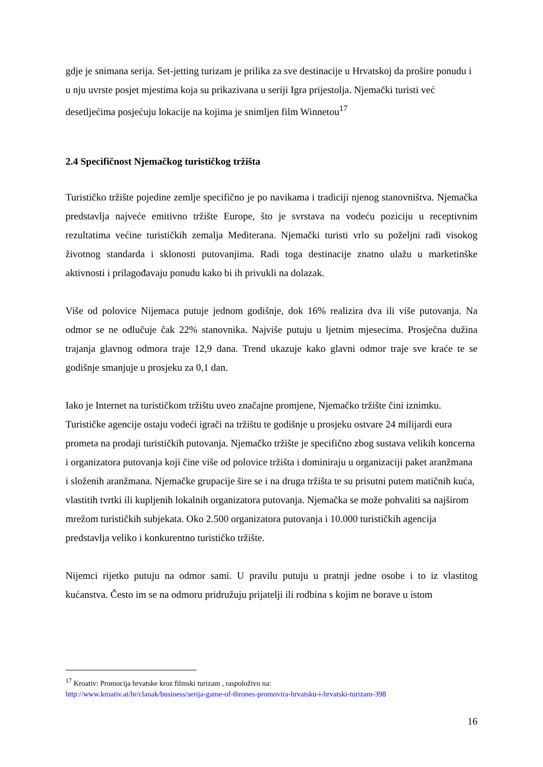gdje je snimana serija. Set-jetting turizam je prilika za sve destinacije u Hrvatskoj da prošire ponudu i u nju uvrste posjet mjestima koja su prikazivana u seriji Igra prijestolja. Njemački turisti već desetljećima posjećuju lokacije na kojima je snimljen film Winnetou<sup>17</sup>
2.4 Specifičnost Njemačkog turističkog tržišta
Turističko tržište pojedine zemlje specifično je po navikama i tradiciji njenog stanovništva. Njemačka predstavlja najveće emitivno tržište Europe, što je svrstava na vodeću poziciju u receptivnim rezultatima većine turističkih zemalja Mediterana. Njemački turisti vrlo su poželjni radi visokog životnog standarda i sklonosti putovanjima. Radi toga destinacije znatno ulažu u marketinške aktivnosti i prilagođavaju ponudu kako bi ih privukli na dolazak.
Više od polovice Nijemaca putuje jednom godišnje, dok 16% realizira dva ili više putovanja. Na odmor se ne odlučuje čak 22% stanovnika. Najviše putuju u ljetnim mjesecima. Prosječna dužina trajanja glavnog odmora traje 12,9 dana. Trend ukazuje kako glavni odmor traje sve kraće te se godišnje smanjuje u prosjeku za 0,1 dan.
Iako je Internet na turističkom tržištu uveo značajne promjene, Njemačko tržište čini iznimku. Turističke agencije ostaju vodeći igrači na tržištu te godišnje u prosjeku ostvare 24 milijardi eura prometa na prodaji turističkih putovanja. Njemačko tržište je specifično zbog sustava velikih koncerna i organizatora putovanja koji čine više od polovice tržišta i dominiraju u organizaciji paket aranžmana i složenih aranžmana. Njemačke grupacije šire se i na druga tržišta te su prisutni putem matičnih kuća, vlastitih tvrtki ili kupljenih lokalnih organizatora putovanja. Njemačka se može pohvaliti sa najširom mrežom turističkih subjekata. Oko 2.500 organizatora putovanja i 10.000 turističkih agencija predstavlja veliko i konkurentno turističko tržište.
Nijemci rijetko putuju na odmor sami. U pravilu putuju u pratnji jedne osobe i to iz vlastitog kućanstva. Često im se na odmoru pridružuju prijatelji ili rodbina s kojim ne borave u istom
<sup>17</sup> Kroativ: Promocija hrvatske kroz filmski turizam , raspoloživo na:
http://www.kroativ.at/hr/clanak/business/serija-game-of-thrones-promovira-hrvatsku-i-hrvatski-turizam-398
16